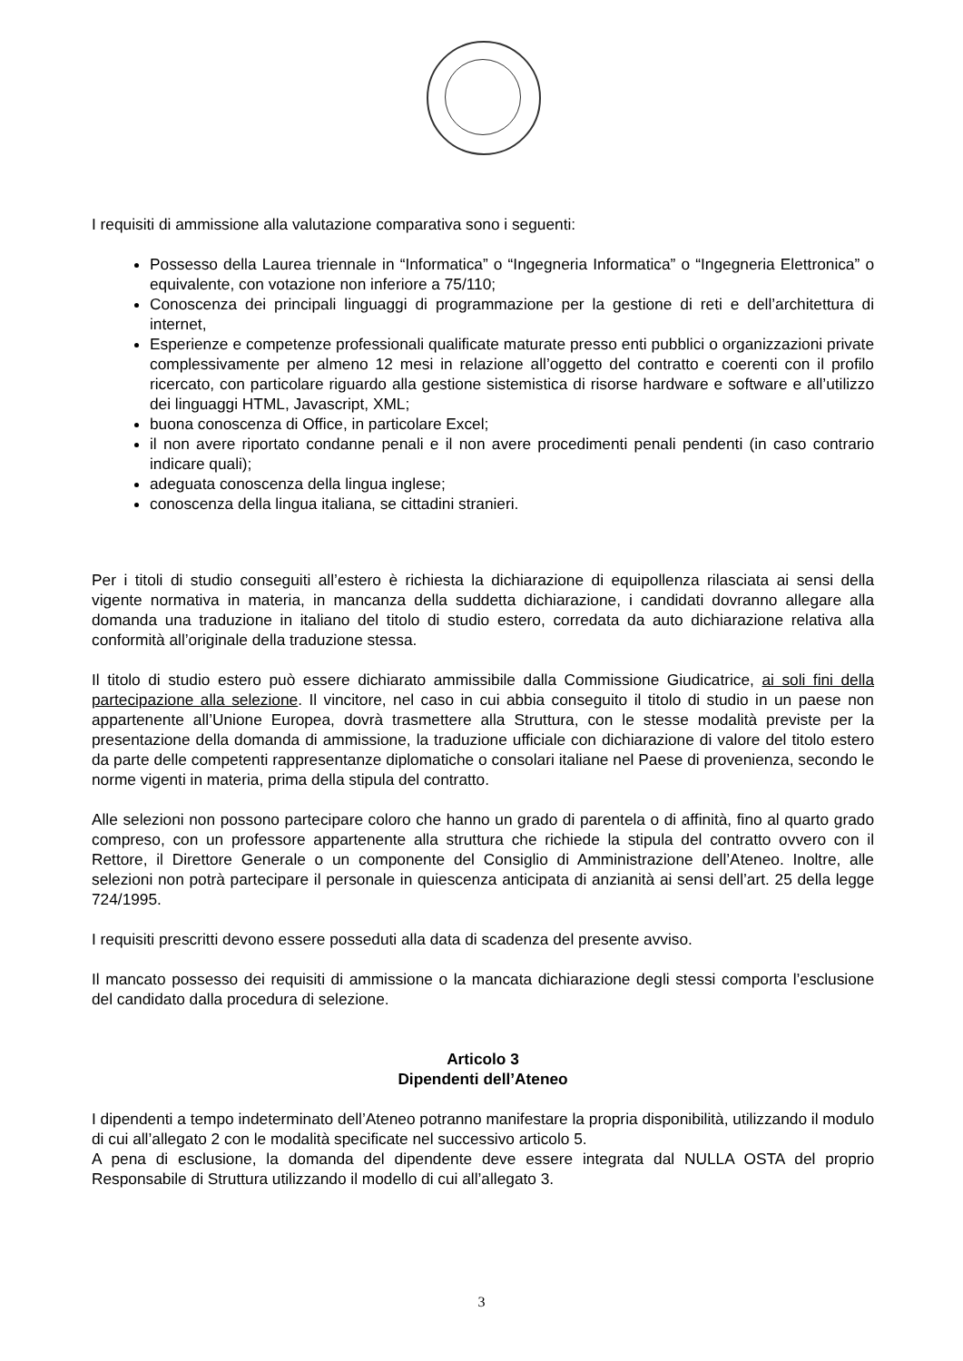I requisiti di ammissione alla valutazione comparativa sono i seguenti:
Possesso della Laurea triennale in “Informatica” o “Ingegneria Informatica” o “Ingegneria Elettronica” o equivalente, con votazione non inferiore a 75/110;
Conoscenza dei principali linguaggi di programmazione per la gestione di reti e dell’architettura di internet,
Esperienze e competenze professionali qualificate maturate presso enti pubblici o organizzazioni private complessivamente per almeno 12 mesi in relazione all’oggetto del contratto e coerenti con il profilo ricercato, con particolare riguardo alla gestione sistemistica di risorse hardware e software e all’utilizzo dei linguaggi HTML, Javascript, XML;
buona conoscenza di Office, in particolare Excel;
il non avere riportato condanne penali e il non avere procedimenti penali pendenti (in caso contrario indicare quali);
adeguata conoscenza della lingua inglese;
conoscenza della lingua italiana, se cittadini stranieri.
Per i titoli di studio conseguiti all’estero è richiesta la dichiarazione di equipollenza rilasciata ai sensi della vigente normativa in materia, in mancanza della suddetta dichiarazione, i candidati dovranno allegare alla domanda una traduzione in italiano del titolo di studio estero, corredata da auto dichiarazione relativa alla conformità all’originale della traduzione stessa.
Il titolo di studio estero può essere dichiarato ammissibile dalla Commissione Giudicatrice, ai soli fini della partecipazione alla selezione. Il vincitore, nel caso in cui abbia conseguito il titolo di studio in un paese non appartenente all’Unione Europea, dovrà trasmettere alla Struttura, con le stesse modalità previste per la presentazione della domanda di ammissione, la traduzione ufficiale con dichiarazione di valore del titolo estero da parte delle competenti rappresentanze diplomatiche o consolari italiane nel Paese di provenienza, secondo le norme vigenti in materia, prima della stipula del contratto.
Alle selezioni non possono partecipare coloro che hanno un grado di parentela o di affinità, fino al quarto grado compreso, con un professore appartenente alla struttura che richiede la stipula del contratto ovvero con il Rettore, il Direttore Generale o un componente del Consiglio di Amministrazione dell’Ateneo. Inoltre, alle selezioni non potrà partecipare il personale in quiescenza anticipata di anzianità ai sensi dell’art. 25 della legge 724/1995.
I requisiti prescritti devono essere posseduti alla data di scadenza del presente avviso.
Il mancato possesso dei requisiti di ammissione o la mancata dichiarazione degli stessi comporta l’esclusione del candidato dalla procedura di selezione.
Articolo 3
Dipendenti dell’Ateneo
I dipendenti a tempo indeterminato dell’Ateneo potranno manifestare la propria disponibilità, utilizzando il modulo di cui all’allegato 2 con le modalità specificate nel successivo articolo 5.
A pena di esclusione, la domanda del dipendente deve essere integrata dal NULLA OSTA del proprio Responsabile di Struttura utilizzando il modello di cui all’allegato 3.
3